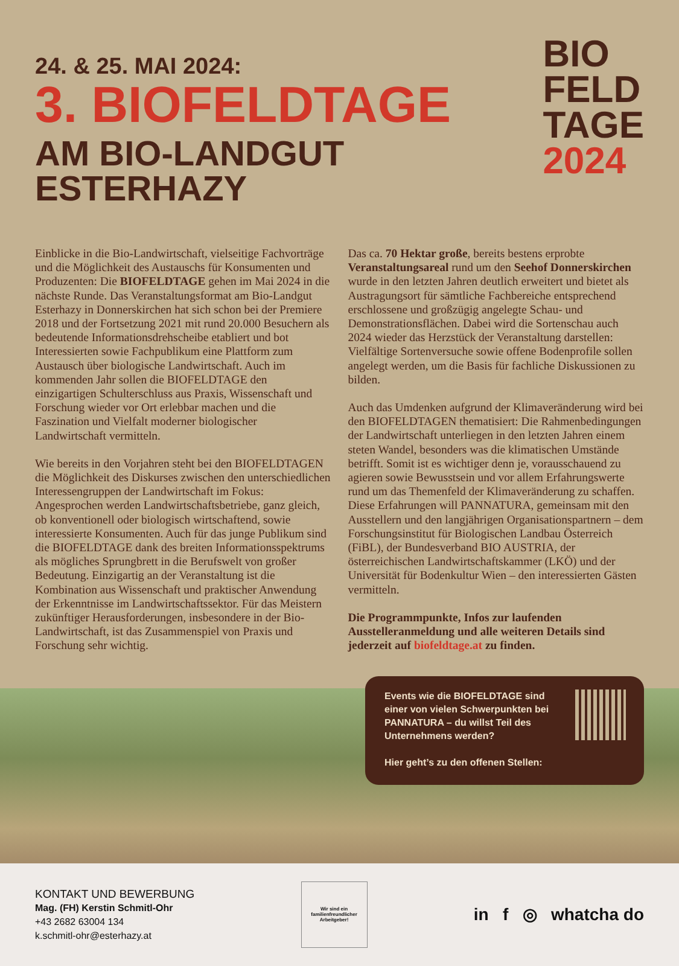24. & 25. MAI 2024:
3. BIOFELDTAGE
AM BIO-LANDGUT ESTERHAZY
BIO
FELD
TAGE
2024
Einblicke in die Bio-Landwirtschaft, vielseitige Fachvorträge und die Möglichkeit des Austauschs für Konsumenten und Produzenten: Die BIOFELDTAGE gehen im Mai 2024 in die nächste Runde. Das Veranstaltungsformat am Bio-Landgut Esterhazy in Donnerskirchen hat sich schon bei der Premiere 2018 und der Fortsetzung 2021 mit rund 20.000 Besuchern als bedeutende Informationsdrehscheibe etabliert und bot Interessierten sowie Fachpublikum eine Plattform zum Austausch über biologische Landwirtschaft. Auch im kommenden Jahr sollen die BIOFELDTAGE den einzigartigen Schulterschluss aus Praxis, Wissenschaft und Forschung wieder vor Ort erlebbar machen und die Faszination und Vielfalt moderner biologischer Landwirtschaft vermitteln.
Wie bereits in den Vorjahren steht bei den BIOFELDTAGEN die Möglichkeit des Diskurses zwischen den unterschiedlichen Interessengruppen der Landwirtschaft im Fokus: Angesprochen werden Landwirtschaftsbetriebe, ganz gleich, ob konventionell oder biologisch wirtschaftend, sowie interessierte Konsumenten. Auch für das junge Publikum sind die BIOFELDTAGE dank des breiten Informationsspektrums als mögliches Sprungbrett in die Berufswelt von großer Bedeutung. Einzigartig an der Veranstaltung ist die Kombination aus Wissenschaft und praktischer Anwendung der Erkenntnisse im Landwirtschaftssektor. Für das Meistern zukünftiger Herausforderungen, insbesondere in der Bio-Landwirtschaft, ist das Zusammenspiel von Praxis und Forschung sehr wichtig.
Das ca. 70 Hektar große, bereits bestens erprobte Veranstaltungsareal rund um den Seehof Donnerskirchen wurde in den letzten Jahren deutlich erweitert und bietet als Austragungsort für sämtliche Fachbereiche entsprechend erschlossene und großzügig angelegte Schau- und Demonstrationsflächen. Dabei wird die Sortenschau auch 2024 wieder das Herzstück der Veranstaltung darstellen: Vielfältige Sortenversuche sowie offene Bodenprofile sollen angelegt werden, um die Basis für fachliche Diskussionen zu bilden.
Auch das Umdenken aufgrund der Klimaveränderung wird bei den BIOFELDTAGEN thematisiert: Die Rahmenbedingungen der Landwirtschaft unterliegen in den letzten Jahren einem steten Wandel, besonders was die klimatischen Umstände betrifft. Somit ist es wichtiger denn je, vorausschauend zu agieren sowie Bewusstsein und vor allem Erfahrungswerte rund um das Themenfeld der Klimaveränderung zu schaffen. Diese Erfahrungen will PANNATURA, gemeinsam mit den Ausstellern und den langjährigen Organisationspartnern – dem Forschungsinstitut für Biologischen Landbau Österreich (FiBL), der Bundesverband BIO AUSTRIA, der österreichischen Landwirtschaftskammer (LKÖ) und der Universität für Bodenkultur Wien – den interessierten Gästen vermitteln.
Die Programmpunkte, Infos zur laufenden Ausstelleranmeldung und alle weiteren Details sind jederzeit auf biofeldtage.at zu finden.
Events wie die BIOFELDTAGE sind einer von vielen Schwerpunkten bei PANNATURA – du willst Teil des Unternehmens werden?
Hier geht’s zu den offenen Stellen:
KONTAKT UND BEWERBUNG
Mag. (FH) Kerstin Schmitl-Ohr
+43 2682 63004 134
k.schmitl-ohr@esterhazy.at
Wir sind ein familienfreundlicher Arbeitgeber!
in f ◎ whatcha do